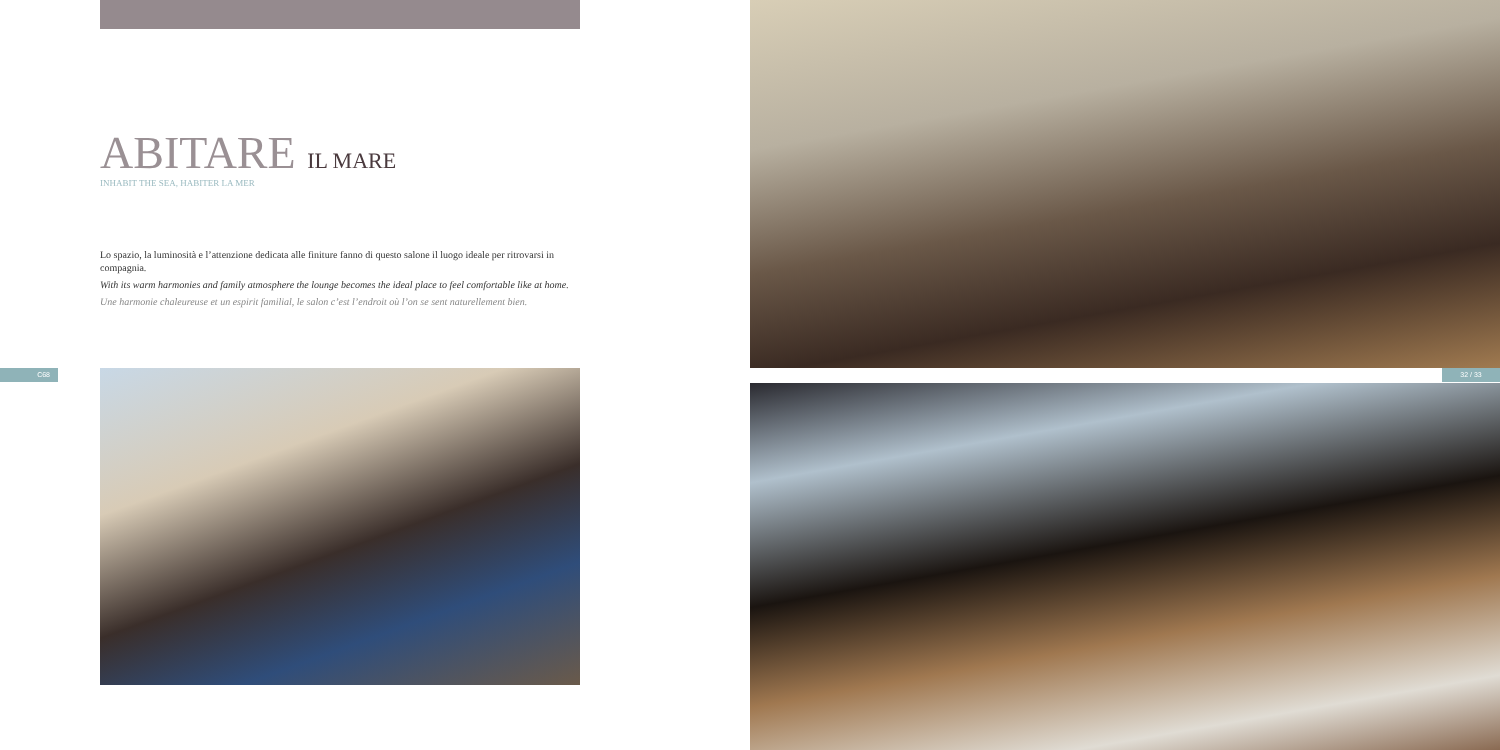ABITARE IL MARE
INHABIT THE SEA, HABITER LA MER
Lo spazio, la luminosità e l’attenzione dedicata alle finiture fanno di questo salone il luogo ideale per ritrovarsi in compagnia.
With its warm harmonies and family atmosphere the lounge becomes the ideal place to feel comfortable like at home.
Une harmonie chaleureuse et un espirit familial, le salon c’est l’endroit où l’on se sent naturellement bien.
C68 32 / 33